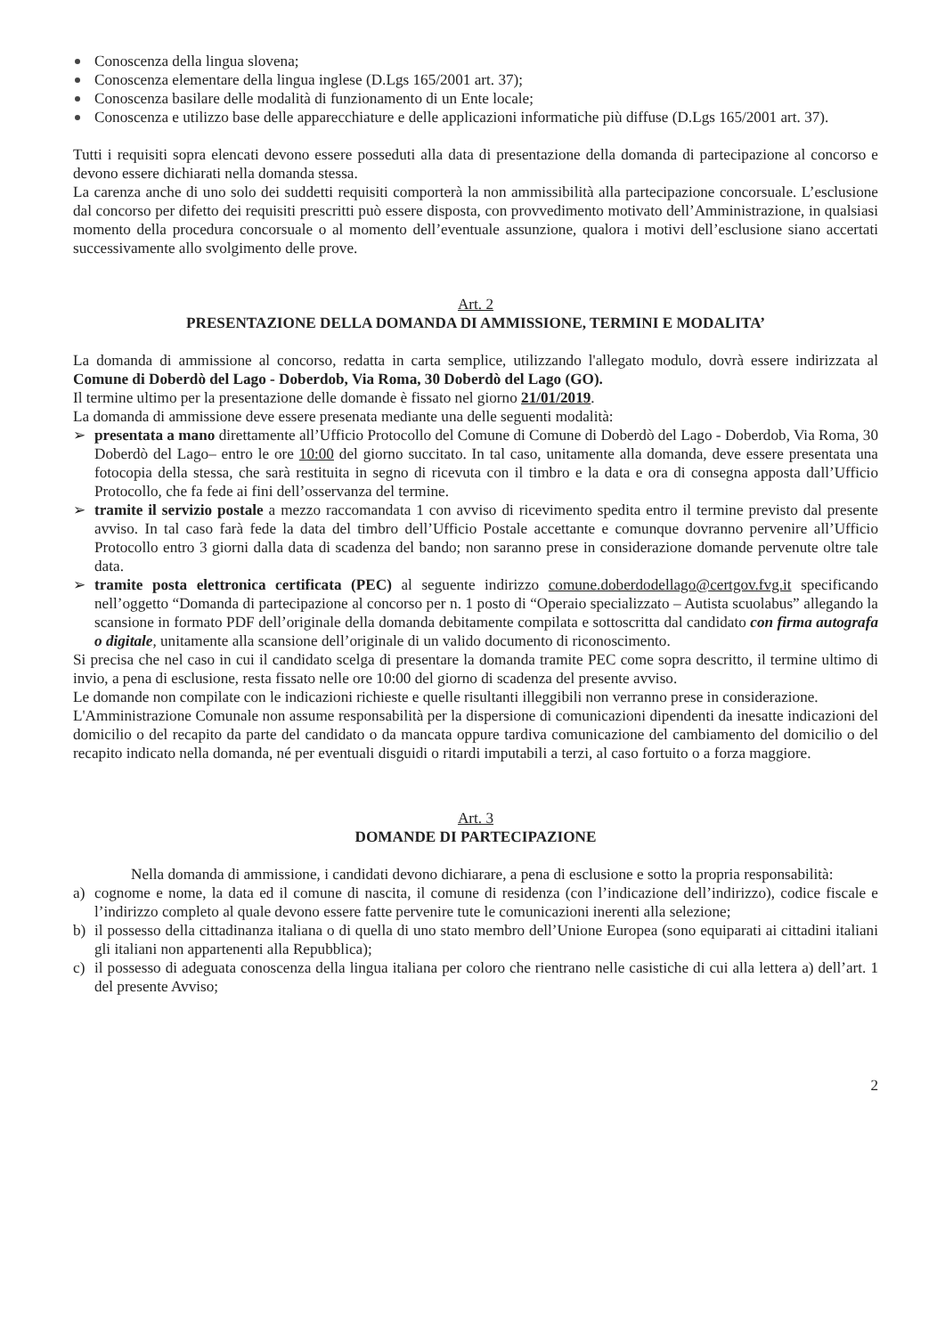Conoscenza della lingua slovena;
Conoscenza elementare della lingua inglese (D.Lgs 165/2001 art. 37);
Conoscenza basilare delle modalità di funzionamento di un Ente locale;
Conoscenza e utilizzo base delle apparecchiature e delle applicazioni informatiche più diffuse (D.Lgs 165/2001 art. 37).
Tutti i requisiti sopra elencati devono essere posseduti alla data di presentazione della domanda di partecipazione al concorso e devono essere dichiarati nella domanda stessa.
La carenza anche di uno solo dei suddetti requisiti comporterà la non ammissibilità alla partecipazione concorsuale. L’esclusione dal concorso per difetto dei requisiti prescritti può essere disposta, con provvedimento motivato dell’Amministrazione, in qualsiasi momento della procedura concorsuale o al momento dell’eventuale assunzione, qualora i motivi dell’esclusione siano accertati successivamente allo svolgimento delle prove.
Art. 2
PRESENTAZIONE DELLA DOMANDA DI AMMISSIONE, TERMINI E MODALITA’
La domanda di ammissione al concorso, redatta in carta semplice, utilizzando l'allegato modulo, dovrà essere indirizzata al Comune di Doberdò del Lago - Doberdob, Via Roma, 30 Doberdò del Lago (GO).
Il termine ultimo per la presentazione delle domande è fissato nel giorno 21/01/2019.
La domanda di ammissione deve essere presenata mediante una delle seguenti modalità:
➢ presentata a mano direttamente all’Ufficio Protocollo del Comune di Comune di Doberdò del Lago - Doberdob, Via Roma, 30 Doberdò del Lago– entro le ore 10:00 del giorno succitato. In tal caso, unitamente alla domanda, deve essere presentata una fotocopia della stessa, che sarà restituita in segno di ricevuta con il timbro e la data e ora di consegna apposta dall’Ufficio Protocollo, che fa fede ai fini dell’osservanza del termine.
➢ tramite il servizio postale a mezzo raccomandata 1 con avviso di ricevimento spedita entro il termine previsto dal presente avviso. In tal caso farà fede la data del timbro dell’Ufficio Postale accettante e comunque dovranno pervenire all’Ufficio Protocollo entro 3 giorni dalla data di scadenza del bando; non saranno prese in considerazione domande pervenute oltre tale data.
➢ tramite posta elettronica certificata (PEC) al seguente indirizzo comune.doberdodellago@certgov.fvg.it specificando nell’oggetto “Domanda di partecipazione al concorso per n. 1 posto di “Operaio specializzato – Autista scuolabus” allegando la scansione in formato PDF dell’originale della domanda debitamente compilata e sottoscritta dal candidato con firma autografa o digitale, unitamente alla scansione dell’originale di un valido documento di riconoscimento.
Si precisa che nel caso in cui il candidato scelga di presentare la domanda tramite PEC come sopra descritto, il termine ultimo di invio, a pena di esclusione, resta fissato nelle ore 10:00 del giorno di scadenza del presente avviso.
Le domande non compilate con le indicazioni richieste e quelle risultanti illeggibili non verranno prese in considerazione.
L'Amministrazione Comunale non assume responsabilità per la dispersione di comunicazioni dipendenti da inesatte indicazioni del domicilio o del recapito da parte del candidato o da mancata oppure tardiva comunicazione del cambiamento del domicilio o del recapito indicato nella domanda, né per eventuali disguidi o ritardi imputabili a terzi, al caso fortuito o a forza maggiore.
Art. 3
DOMANDE DI PARTECIPAZIONE
Nella domanda di ammissione, i candidati devono dichiarare, a pena di esclusione e sotto la propria responsabilità:
a) cognome e nome, la data ed il comune di nascita, il comune di residenza (con l’indicazione dell’indirizzo), codice fiscale e l’indirizzo completo al quale devono essere fatte pervenire tute le comunicazioni inerenti alla selezione;
b) il possesso della cittadinanza italiana o di quella di uno stato membro dell’Unione Europea (sono equiparati ai cittadini italiani gli italiani non appartenenti alla Repubblica);
c) il possesso di adeguata conoscenza della lingua italiana per coloro che rientrano nelle casistiche di cui alla lettera a) dell’art. 1 del presente Avviso;
2